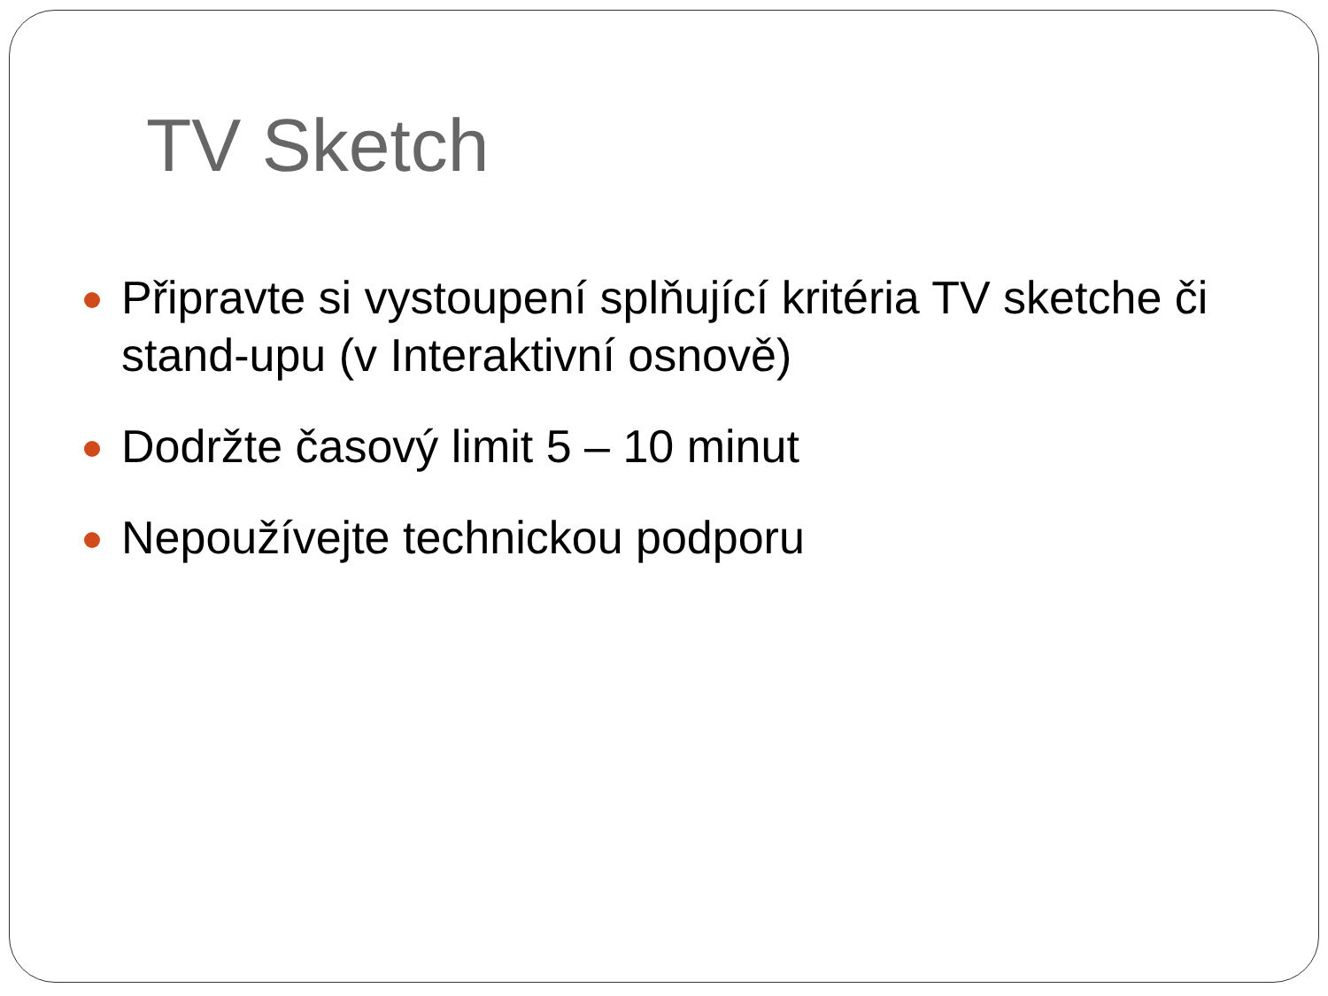TV Sketch
Připravte si vystoupení splňující kritéria TV sketche či stand-upu (v Interaktivní osnově)
Dodržte časový limit 5 – 10 minut
Nepoužívejte technickou podporu